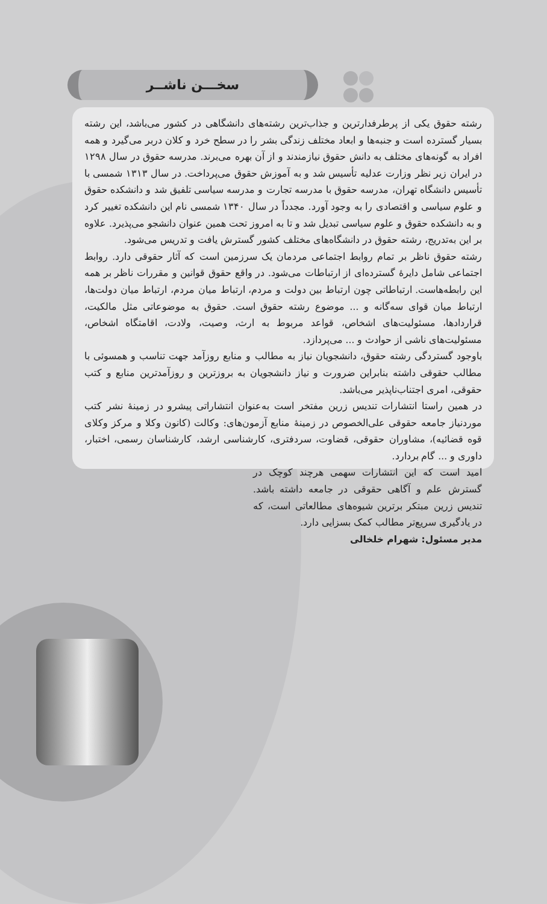سخـــن ناشــر
رشته حقوق یکی از پرطرفدارترین و جذاب‌ترین رشته‌های دانشگاهی در کشور می‌باشد، این رشته بسیار گسترده است و جنبه‌ها و ابعاد مختلف زندگی بشر را در سطح خرد و کلان دربر می‌گیرد و همه افراد به گونه‌های مختلف به دانش حقوق نیازمندند و از آن بهره می‌برند. مدرسه حقوق در سال ۱۲۹۸ در ایران زیر نظر وزارت عدلیه تأسیس شد و به آموزش حقوق می‌پرداخت. در سال ۱۳۱۳ شمسی با تأسیس دانشگاه تهران، مدرسه حقوق با مدرسه تجارت و مدرسه سیاسی تلفیق شد و دانشکده حقوق و علوم سیاسی و اقتصادی را به وجود آورد. مجدداً در سال ۱۳۴۰ شمسی نام این دانشکده تغییر کرد و به دانشکده حقوق و علوم سیاسی تبدیل شد و تا به امروز تحت همین عنوان دانشجو می‌پذیرد. علاوه بر این به‌تدریج، رشته حقوق در دانشگاه‌های مختلف کشور گسترش یافت و تدریس می‌شود.
رشته حقوق ناظر بر تمام روابط اجتماعی مردمان یک سرزمین است که آثار حقوقی دارد. روابط اجتماعی شامل دایرهٔ گسترده‌ای از ارتباطات می‌شود. در واقع حقوق قوانین و مقررات ناظر بر همه این رابطه‌هاست. ارتباطاتی چون ارتباط بین دولت و مردم، ارتباط میان مردم، ارتباط میان دولت‌ها، ارتباط میان قوای سه‌گانه و ... موضوع رشته حقوق است. حقوق به موضوعاتی مثل مالکیت، قراردادها، مسئولیت‌های اشخاص، قواعد مربوط به ارث، وصیت، ولادت، اقامتگاه اشخاص، مسئولیت‌های ناشی از حوادث و ... می‌پردازد.
باوجود گستردگی رشته حقوق، دانشجویان نیاز به مطالب و منابع روزآمد جهت تناسب و همسوئی با مطالب حقوقی داشته بنابراین ضرورت و نیاز دانشجویان به بروزترین و روزآمدترین منابع و کتب حقوقی، امری اجتناب‌ناپذیر می‌باشد.
در همین راستا انتشارات تندیس زرین مفتخر است به‌عنوان انتشاراتی پیشرو در زمینهٔ نشر کتب موردنیاز جامعه حقوقی علی‌الخصوص در زمینهٔ منابع آزمون‌های: وکالت (کانون وکلا و مرکز وکلای قوه قضائیه)، مشاوران حقوقی، قضاوت، سردفتری، کارشناسی ارشد، کارشناسان رسمی، اختبار، داوری و ... گام بردارد.
امید است که این انتشارات سهمی هرچند کوچک در گسترش علم و آگاهی حقوقی در جامعه داشته باشد. تندیس زرین مبتکر برترین شیوه‌های مطالعاتی است، که در یادگیری سریع‌تر مطالب کمک بسزایی دارد.
مدیر مسئول: شهرام خلخالی